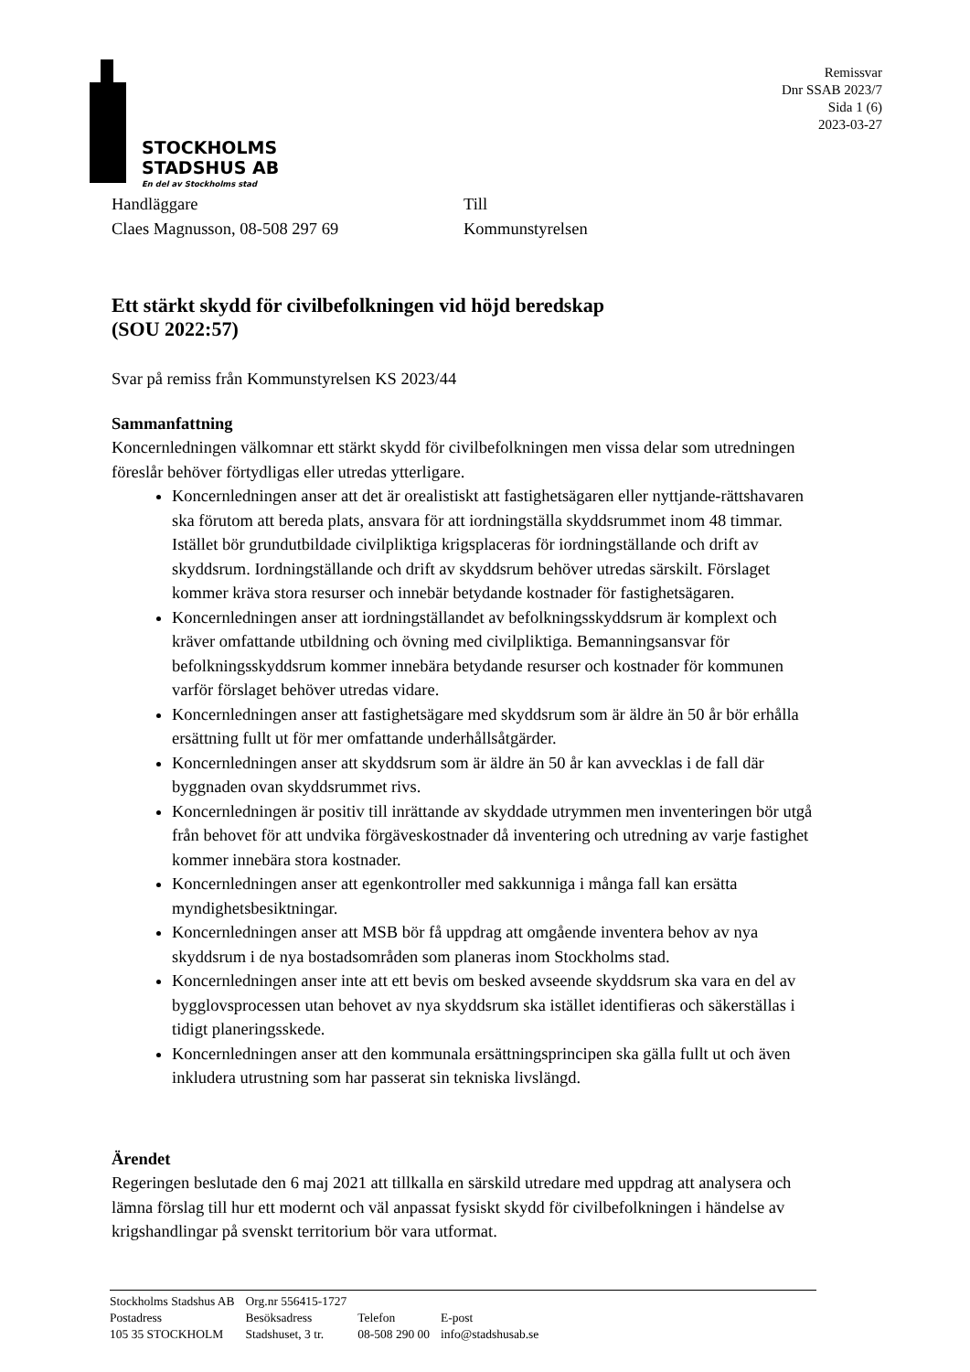STOCKHOLMS
STADSHUS AB
En del av Stockholms stad
Remissvar
Dnr SSAB 2023/7
Sida 1 (6)
2023-03-27
Handläggare
Claes Magnusson, 08-508 297 69
Till
Kommunstyrelsen
Ett stärkt skydd för civilbefolkningen vid höjd beredskap
(SOU 2022:57)
Svar på remiss från Kommunstyrelsen KS 2023/44
Sammanfattning
Koncernledningen välkomnar ett stärkt skydd för civilbefolkningen men vissa delar som utredningen föreslår behöver förtydligas eller utredas ytterligare.
Koncernledningen anser att det är orealistiskt att fastighetsägaren eller nyttjande-rättshavaren ska förutom att bereda plats, ansvara för att iordningställa skyddsrummet inom 48 timmar. Istället bör grundutbildade civilpliktiga krigsplaceras för iordningställande och drift av skyddsrum. Iordningställande och drift av skyddsrum behöver utredas särskilt. Förslaget kommer kräva stora resurser och innebär betydande kostnader för fastighetsägaren.
Koncernledningen anser att iordningställandet av befolkningsskyddsrum är komplext och kräver omfattande utbildning och övning med civilpliktiga. Bemanningsansvar för befolkningsskyddsrum kommer innebära betydande resurser och kostnader för kommunen varför förslaget behöver utredas vidare.
Koncernledningen anser att fastighetsägare med skyddsrum som är äldre än 50 år bör erhålla ersättning fullt ut för mer omfattande underhållsåtgärder.
Koncernledningen anser att skyddsrum som är äldre än 50 år kan avvecklas i de fall där byggnaden ovan skyddsrummet rivs.
Koncernledningen är positiv till inrättande av skyddade utrymmen men inventeringen bör utgå från behovet för att undvika förgäveskostnader då inventering och utredning av varje fastighet kommer innebära stora kostnader.
Koncernledningen anser att egenkontroller med sakkunniga i många fall kan ersätta myndighetsbesiktningar.
Koncernledningen anser att MSB bör få uppdrag att omgående inventera behov av nya skyddsrum i de nya bostadsområden som planeras inom Stockholms stad.
Koncernledningen anser inte att ett bevis om besked avseende skyddsrum ska vara en del av bygglovsprocessen utan behovet av nya skyddsrum ska istället identifieras och säkerställas i tidigt planeringsskede.
Koncernledningen anser att den kommunala ersättningsprincipen ska gälla fullt ut och även inkludera utrustning som har passerat sin tekniska livslängd.
Ärendet
Regeringen beslutade den 6 maj 2021 att tillkalla en särskild utredare med uppdrag att analysera och lämna förslag till hur ett modernt och väl anpassat fysiskt skydd för civilbefolkningen i händelse av krigshandlingar på svenskt territorium bör vara utformat.
| Stockholms Stadshus AB | Org.nr 556415-1727 | | |
| Postadress | Besöksadress | Telefon | E-post |
| 105 35 STOCKHOLM | Stadshuset, 3 tr. | 08-508 290 00 | info@stadshusab.se |